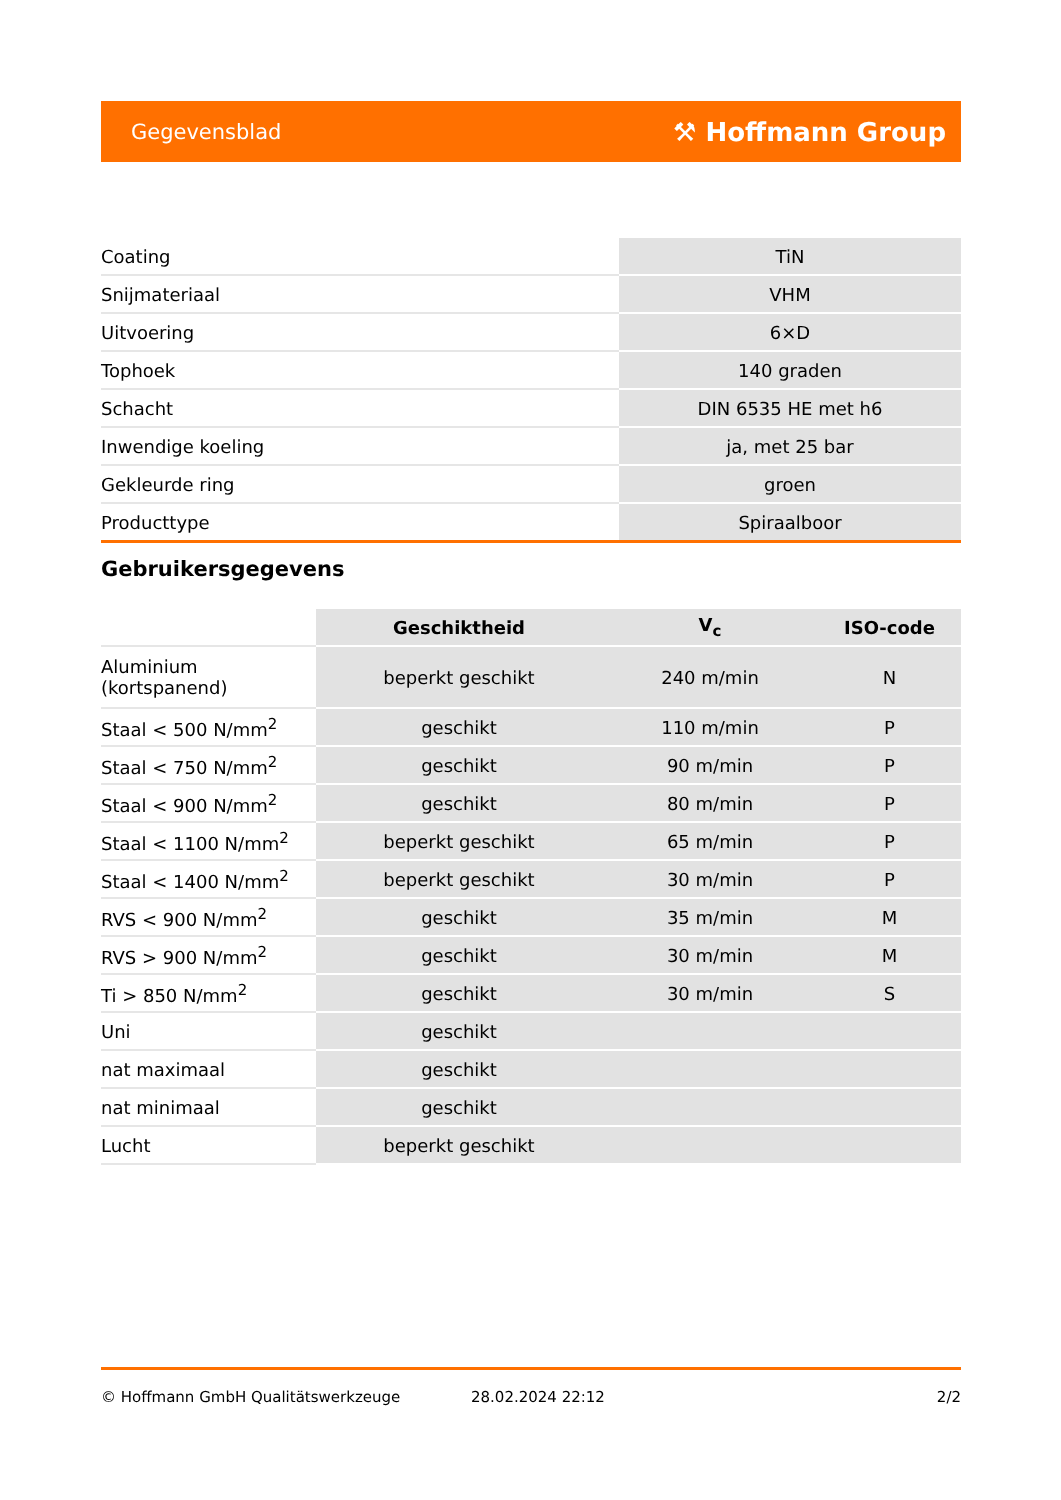Gegevensblad ⚒ Hoffmann Group
| Coating | TiN |
| Snijmateriaal | VHM |
| Uitvoering | 6×D |
| Tophoek | 140 graden |
| Schacht | DIN 6535 HE met h6 |
| Inwendige koeling | ja, met 25 bar |
| Gekleurde ring | groen |
| Producttype | Spiraalboor |
Gebruikersgegevens
| | Geschiktheid | V<sub>c</sub> | ISO-code |
| --- | --- | --- | --- |
| Aluminium (kortspanend) | beperkt geschikt | 240 m/min | N |
| Staal < 500 N/mm<sup>2</sup> | geschikt | 110 m/min | P |
| Staal < 750 N/mm<sup>2</sup> | geschikt | 90 m/min | P |
| Staal < 900 N/mm<sup>2</sup> | geschikt | 80 m/min | P |
| Staal < 1100 N/mm<sup>2</sup> | beperkt geschikt | 65 m/min | P |
| Staal < 1400 N/mm<sup>2</sup> | beperkt geschikt | 30 m/min | P |
| RVS < 900 N/mm<sup>2</sup> | geschikt | 35 m/min | M |
| RVS > 900 N/mm<sup>2</sup> | geschikt | 30 m/min | M |
| Ti > 850 N/mm<sup>2</sup> | geschikt | 30 m/min | S |
| Uni | geschikt | | |
| nat maximaal | geschikt | | |
| nat minimaal | geschikt | | |
| Lucht | beperkt geschikt | | |
© Hoffmann GmbH Qualitätswerkzeuge 28.02.2024 22:12 2/2